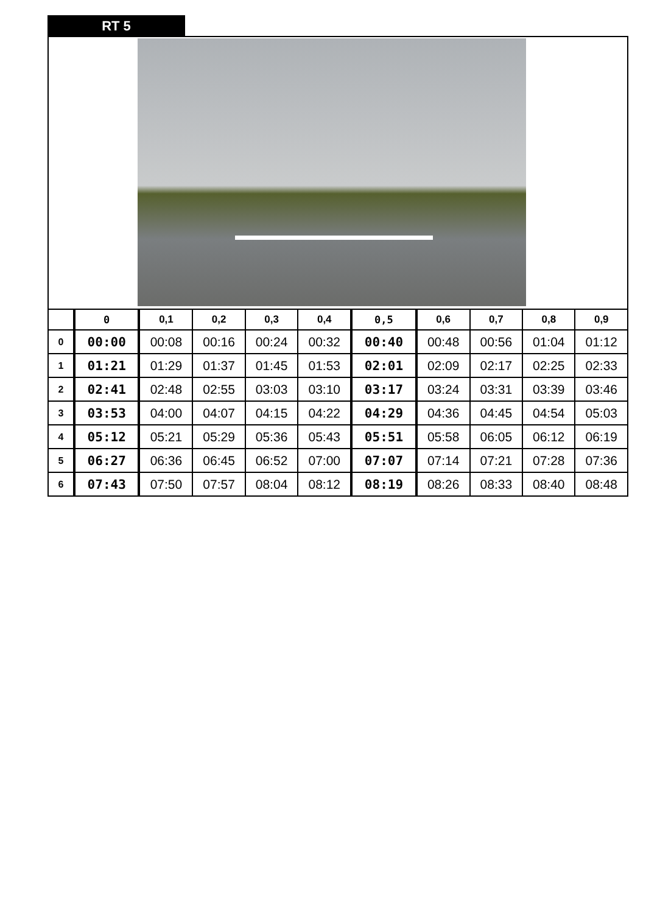RT 5
| | 0 | 0,1 | 0,2 | 0,3 | 0,4 | 0,5 | 0,6 | 0,7 | 0,8 | 0,9 |
| 0 | 00:00 | 00:08 | 00:16 | 00:24 | 00:32 | 00:40 | 00:48 | 00:56 | 01:04 | 01:12 |
| 1 | 01:21 | 01:29 | 01:37 | 01:45 | 01:53 | 02:01 | 02:09 | 02:17 | 02:25 | 02:33 |
| 2 | 02:41 | 02:48 | 02:55 | 03:03 | 03:10 | 03:17 | 03:24 | 03:31 | 03:39 | 03:46 |
| 3 | 03:53 | 04:00 | 04:07 | 04:15 | 04:22 | 04:29 | 04:36 | 04:45 | 04:54 | 05:03 |
| 4 | 05:12 | 05:21 | 05:29 | 05:36 | 05:43 | 05:51 | 05:58 | 06:05 | 06:12 | 06:19 |
| 5 | 06:27 | 06:36 | 06:45 | 06:52 | 07:00 | 07:07 | 07:14 | 07:21 | 07:28 | 07:36 |
| 6 | 07:43 | 07:50 | 07:57 | 08:04 | 08:12 | 08:19 | 08:26 | 08:33 | 08:40 | 08:48 |